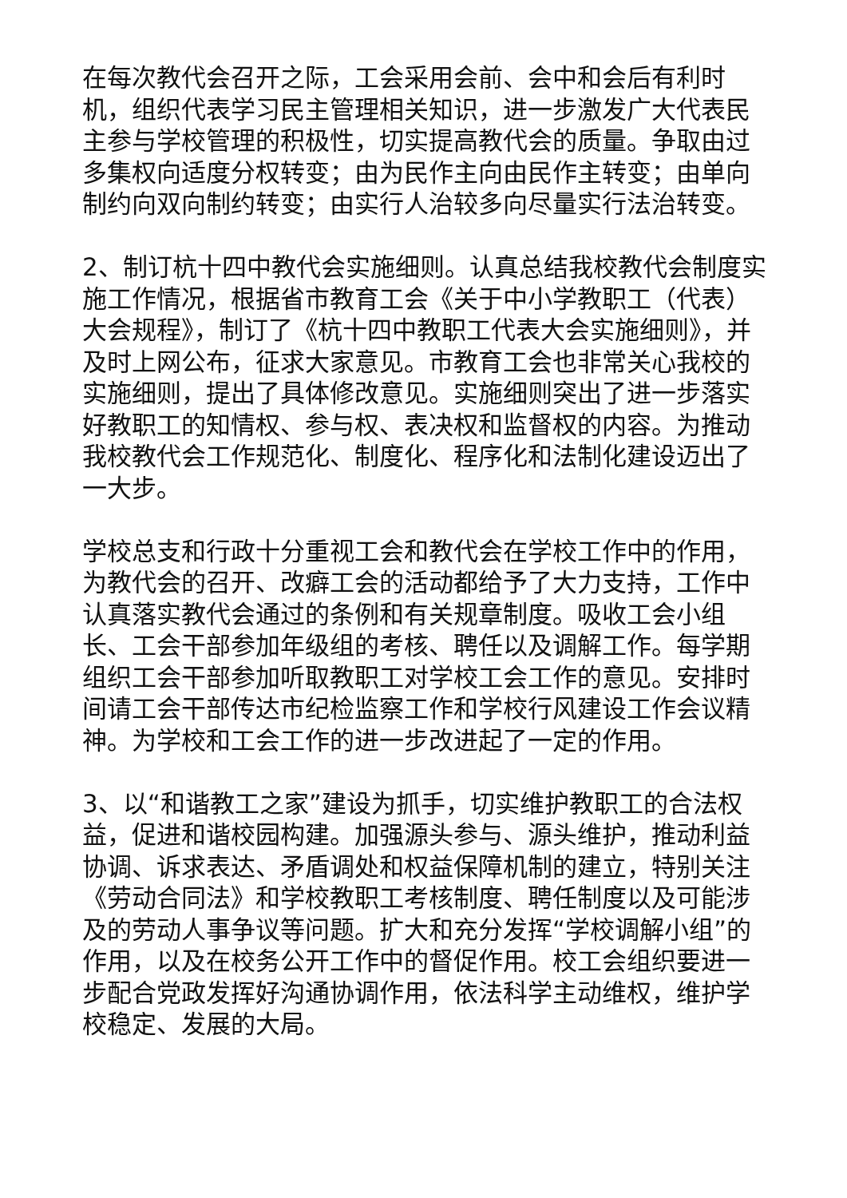在每次教代会召开之际，工会采用会前、会中和会后有利时机，组织代表学习民主管理相关知识，进一步激发广大代表民主参与学校管理的积极性，切实提高教代会的质量。争取由过多集权向适度分权转变；由为民作主向由民作主转变；由单向制约向双向制约转变；由实行人治较多向尽量实行法治转变。
2、制订杭十四中教代会实施细则。认真总结我校教代会制度实施工作情况，根据省市教育工会《关于中小学教职工（代表）大会规程》，制订了《杭十四中教职工代表大会实施细则》，并及时上网公布，征求大家意见。市教育工会也非常关心我校的实施细则，提出了具体修改意见。实施细则突出了进一步落实好教职工的知情权、参与权、表决权和监督权的内容。为推动我校教代会工作规范化、制度化、程序化和法制化建设迈出了一大步。
学校总支和行政十分重视工会和教代会在学校工作中的作用，为教代会的召开、改癖工会的活动都给予了大力支持，工作中认真落实教代会通过的条例和有关规章制度。吸收工会小组长、工会干部参加年级组的考核、聘任以及调解工作。每学期组织工会干部参加听取教职工对学校工会工作的意见。安排时间请工会干部传达市纪检监察工作和学校行风建设工作会议精神。为学校和工会工作的进一步改进起了一定的作用。
3、以“和谐教工之家”建设为抓手，切实维护教职工的合法权益，促进和谐校园构建。加强源头参与、源头维护，推动利益协调、诉求表达、矛盾调处和权益保障机制的建立，特别关注《劳动合同法》和学校教职工考核制度、聘任制度以及可能涉及的劳动人事争议等问题。扩大和充分发挥“学校调解小组”的作用，以及在校务公开工作中的督促作用。校工会组织要进一步配合党政发挥好沟通协调作用，依法科学主动维权，维护学校稳定、发展的大局。